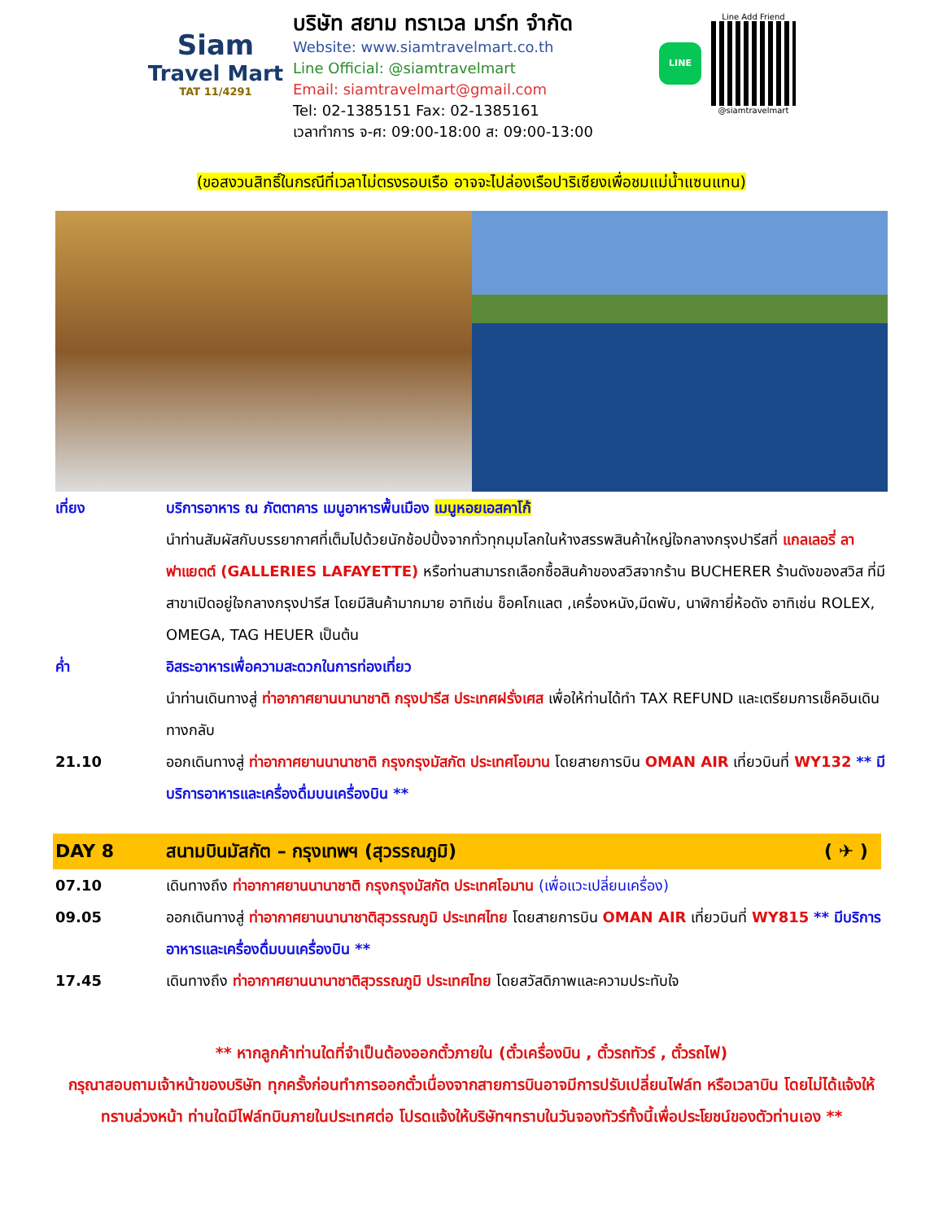Siam
Travel Mart
TAT 11/4291
บริษัท สยาม ทราเวล มาร์ท จำกัด
Website: www.siamtravelmart.co.th
Line Official: @siamtravelmart
Email: siamtravelmart@gmail.com
Tel: 02-1385151 Fax: 02-1385161
เวลาทำการ จ-ศ: 09:00-18:00 ส: 09:00-13:00
LINE
Line Add Friend
@siamtravelmart
(ขอสงวนสิทธิ์ในกรณีที่เวลาไม่ตรงรอบเรือ อาจจะไปล่องเรือปาริเซียงเพื่อชมแม่น้ำแซนแทน)
เที่ยง บริการอาหาร ณ ภัตตาคาร เมนูอาหารพื้นเมือง เมนูหอยเอสคาโก้
นำท่านสัมผัสกับบรรยากาศที่เต็มไปด้วยนักช้อปปิ้งจากทั่วทุกมุมโลกในห้างสรรพสินค้าใหญ่ใจกลางกรุงปารีสที่ แกลเลอรี่ ลาฟาแยตต์ (GALLERIES LAFAYETTE) หรือท่านสามารถเลือกซื้อสินค้าของสวิสจากร้าน BUCHERER ร้านดังของสวิส ที่มีสาขาเปิดอยู่ใจกลางกรุงปารีส โดยมีสินค้ามากมาย อาทิเช่น ช็อคโกแลต ,เครื่องหนัง,มีดพับ, นาฬิกายี่ห้อดัง อาทิเช่น ROLEX, OMEGA, TAG HEUER เป็นต้น
ค่ำ อิสระอาหารเพื่อความสะดวกในการท่องเที่ยว
นำท่านเดินทางสู่ ท่าอากาศยานนานาชาติ กรุงปารีส ประเทศฝรั่งเศส เพื่อให้ท่านได้ทำ TAX REFUND และเตรียมการเช็คอินเดินทางกลับ
21.10 ออกเดินทางสู่ ท่าอากาศยานนานาชาติ กรุงกรุงมัสกัต ประเทศโอมาน โดยสายการบิน OMAN AIR เที่ยวบินที่ WY132 ** มีบริการอาหารและเครื่องดื่มบนเครื่องบิน **
DAY 8 สนามบินมัสกัต – กรุงเทพฯ (สุวรรณภูมิ)
( ✈ )
07.10 เดินทางถึง ท่าอากาศยานนานาชาติ กรุงกรุงมัสกัต ประเทศโอมาน (เพื่อแวะเปลี่ยนเครื่อง)
09.05 ออกเดินทางสู่ ท่าอากาศยานนานาชาติสุวรรณภูมิ ประเทศไทย โดยสายการบิน OMAN AIR เที่ยวบินที่ WY815 ** มีบริการอาหารและเครื่องดื่มบนเครื่องบิน **
17.45 เดินทางถึง ท่าอากาศยานนานาชาติสุวรรณภูมิ ประเทศไทย โดยสวัสดิภาพและความประทับใจ
** หากลูกค้าท่านใดที่จำเป็นต้องออกตั๋วภายใน (ตั๋วเครื่องบิน , ตั๋วรถทัวร์ , ตั๋วรถไฟ)
กรุณาสอบถามเจ้าหน้าของบริษัท ทุกครั้งก่อนทำการออกตั๋วเนื่องจากสายการบินอาจมีการปรับเปลี่ยนไฟล์ท หรือเวลาบิน โดยไม่ได้แจ้งให้ทราบล่วงหน้า ท่านใดมีไฟล์ทบินภายในประเทศต่อ โปรดแจ้งให้บริษัทฯทราบในวันจองทัวร์ทั้งนี้เพื่อประโยชน์ของตัวท่านเอง **